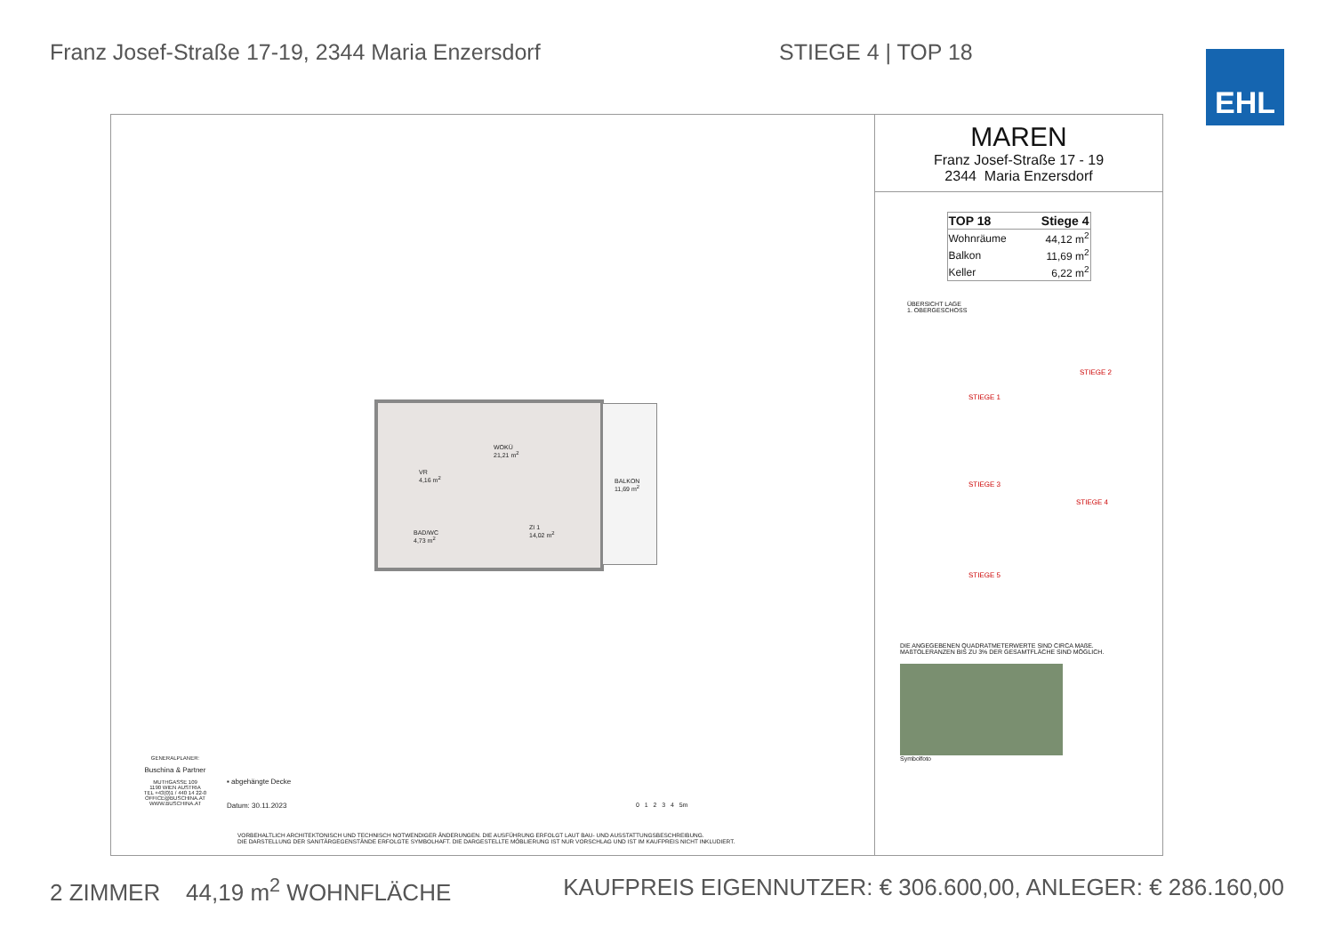Franz Josef-Straße 17-19, 2344 Maria Enzersdorf STIEGE 4 | TOP 18
EHL
WOKÜ
21,21 m<sup>2</sup>
VR
4,16 m<sup>2</sup>
BAD/WC
4,73 m<sup>2</sup>
ZI 1
14,02 m<sup>2</sup>
BALKON
11,69 m<sup>2</sup>
GENERALPLANER:
Buschina & Partner
MUTHGASSE 109
1190 WIEN AUSTRIA
TEL +43(0)1 / 440 14 22-0
OFFICE@BUSCHINA.AT
WWW.BUSCHINA.AT
▪ abgehängte Decke
Datum: 30.11.2023
0 1 2 3 4 5m
VORBEHALTLICH ARCHITEKTONISCH UND TECHNISCH NOTWENDIGER ÄNDERUNGEN. DIE AUSFÜHRUNG ERFOLGT LAUT BAU- UND AUSSTATTUNGSBESCHREIBUNG.
DIE DARSTELLUNG DER SANITÄRGEGENSTÄNDE ERFOLGTE SYMBOLHAFT. DIE DARGESTELLTE MÖBLIERUNG IST NUR VORSCHLAG UND IST IM KAUFPREIS NICHT INKLUDIERT.
MAREN
Franz Josef-Straße 17 - 19
2344 Maria Enzersdorf
| TOP 18 | Stiege 4 |
| --- | --- |
| Wohnräume | 44,12 m<sup>2</sup> |
| Balkon | 11,69 m<sup>2</sup> |
| Keller | 6,22 m<sup>2</sup> |
ÜBERSICHT LAGE
1. OBERGESCHOSS
STIEGE 1
STIEGE 2
STIEGE 3
STIEGE 4
STIEGE 5
DIE ANGEGEBENEN QUADRATMETERWERTE SIND CIRCA MAßE.
MAßTOLERANZEN BIS ZU 3% DER GESAMTFLÄCHE SIND MÖGLICH.
Symbolfoto
2 ZIMMER 44,19 m<sup>2</sup> WOHNFLÄCHE
KAUFPREIS EIGENNUTZER: € 306.600,00, ANLEGER: € 286.160,00